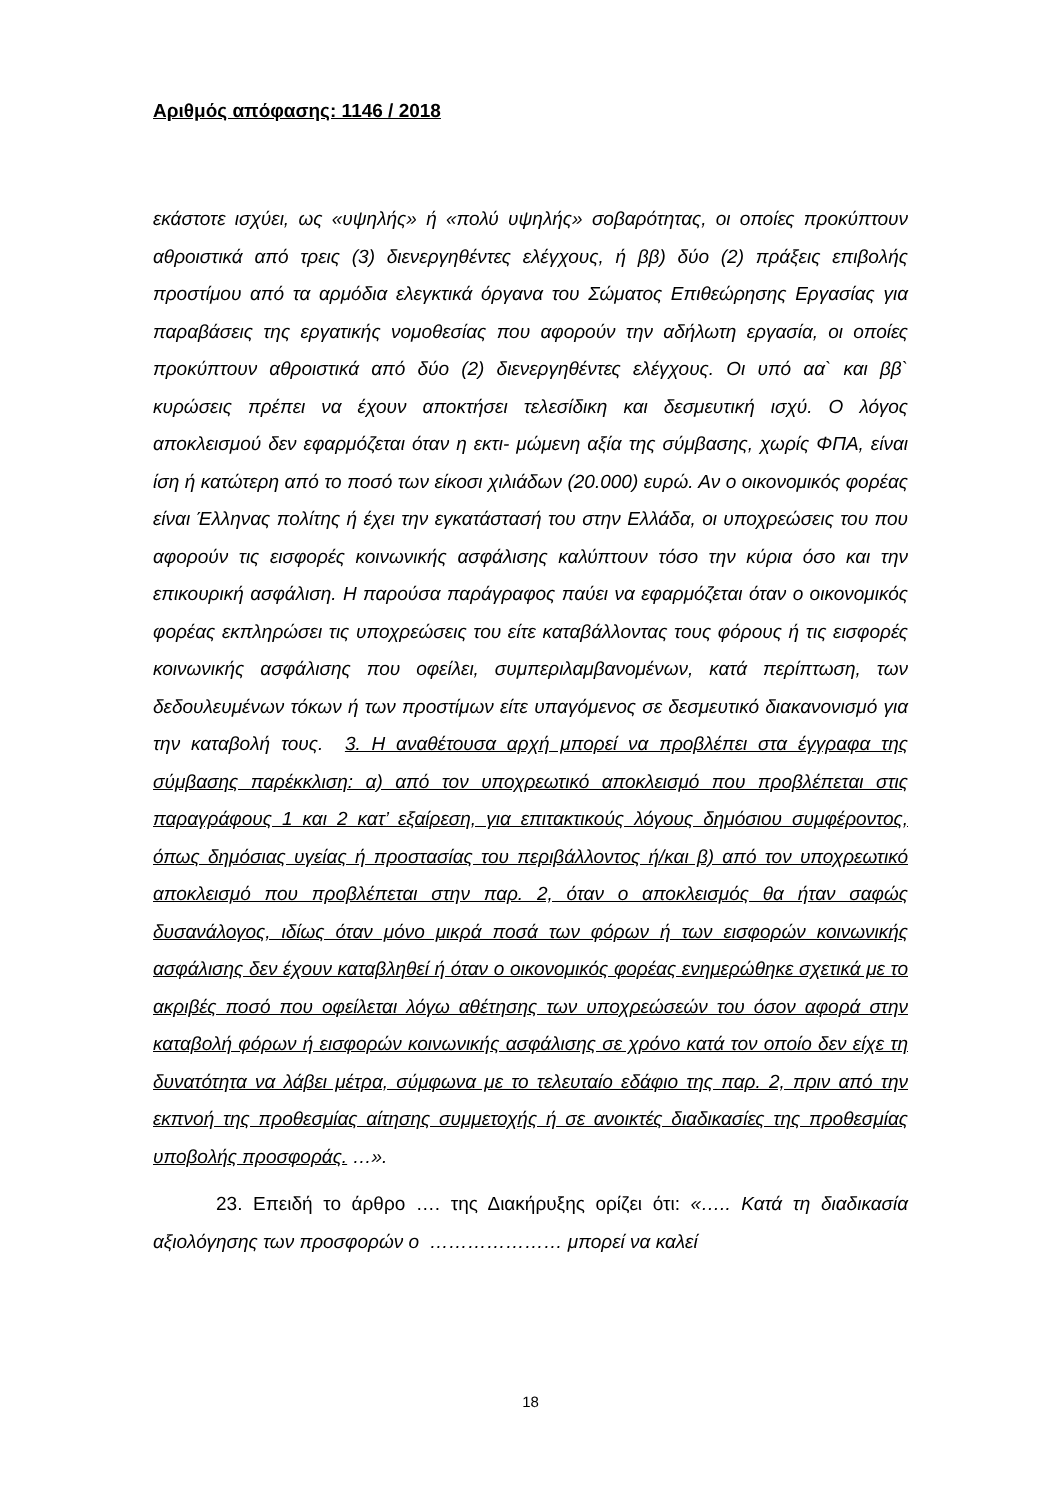Αριθμός απόφασης: 1146 / 2018
εκάστοτε ισχύει, ως «υψηλής» ή «πολύ υψηλής» σοβαρότητας, οι οποίες προκύπτουν αθροιστικά από τρεις (3) διενεργηθέντες ελέγχους, ή ββ) δύο (2) πράξεις επιβολής προστίμου από τα αρμόδια ελεγκτικά όργανα του Σώματος Επιθεώρησης Εργασίας για παραβάσεις της εργατικής νομοθεσίας που αφορούν την αδήλωτη εργασία, οι οποίες προκύπτουν αθροιστικά από δύο (2) διενεργηθέντες ελέγχους. Οι υπό αα` και ββ` κυρώσεις πρέπει να έχουν αποκτήσει τελεσίδικη και δεσμευτική ισχύ. Ο λόγος αποκλεισμού δεν εφαρμόζεται όταν η εκτι- μώμενη αξία της σύμβασης, χωρίς ΦΠΑ, είναι ίση ή κατώτερη από το ποσό των είκοσι χιλιάδων (20.000) ευρώ. Αν ο οικονομικός φορέας είναι Έλληνας πολίτης ή έχει την εγκατάστασή του στην Ελλάδα, οι υποχρεώσεις του που αφορούν τις εισφορές κοινωνικής ασφάλισης καλύπτουν τόσο την κύρια όσο και την επικουρική ασφάλιση. Η παρούσα παράγραφος παύει να εφαρμόζεται όταν ο οικονομικός φορέας εκπληρώσει τις υποχρεώσεις του είτε καταβάλλοντας τους φόρους ή τις εισφορές κοινωνικής ασφάλισης που οφείλει, συμπεριλαμβανομένων, κατά περίπτωση, των δεδουλευμένων τόκων ή των προστίμων είτε υπαγόμενος σε δεσμευτικό διακανονισμό για την καταβολή τους. 3. Η αναθέτουσα αρχή μπορεί να προβλέπει στα έγγραφα της σύμβασης παρέκκλιση: α) από τον υποχρεωτικό αποκλεισμό που προβλέπεται στις παραγράφους 1 και 2 κατ’ εξαίρεση, για επιτακτικούς λόγους δημόσιου συμφέροντος, όπως δημόσιας υγείας ή προστασίας του περιβάλλοντος ή/και β) από τον υποχρεωτικό αποκλεισμό που προβλέπεται στην παρ. 2, όταν ο αποκλεισμός θα ήταν σαφώς δυσανάλογος, ιδίως όταν μόνο μικρά ποσά των φόρων ή των εισφορών κοινωνικής ασφάλισης δεν έχουν καταβληθεί ή όταν ο οικονομικός φορέας ενημερώθηκε σχετικά με το ακριβές ποσό που οφείλεται λόγω αθέτησης των υποχρεώσεών του όσον αφορά στην καταβολή φόρων ή εισφορών κοινωνικής ασφάλισης σε χρόνο κατά τον οποίο δεν είχε τη δυνατότητα να λάβει μέτρα, σύμφωνα με το τελευταίο εδάφιο της παρ. 2, πριν από την εκπνοή της προθεσμίας αίτησης συμμετοχής ή σε ανοικτές διαδικασίες της προθεσμίας υποβολής προσφοράς. …».
23. Επειδή το άρθρο …. της Διακήρυξης ορίζει ότι: «….. Κατά τη διαδικασία αξιολόγησης των προσφορών ο ………………… μπορεί να καλεί
18